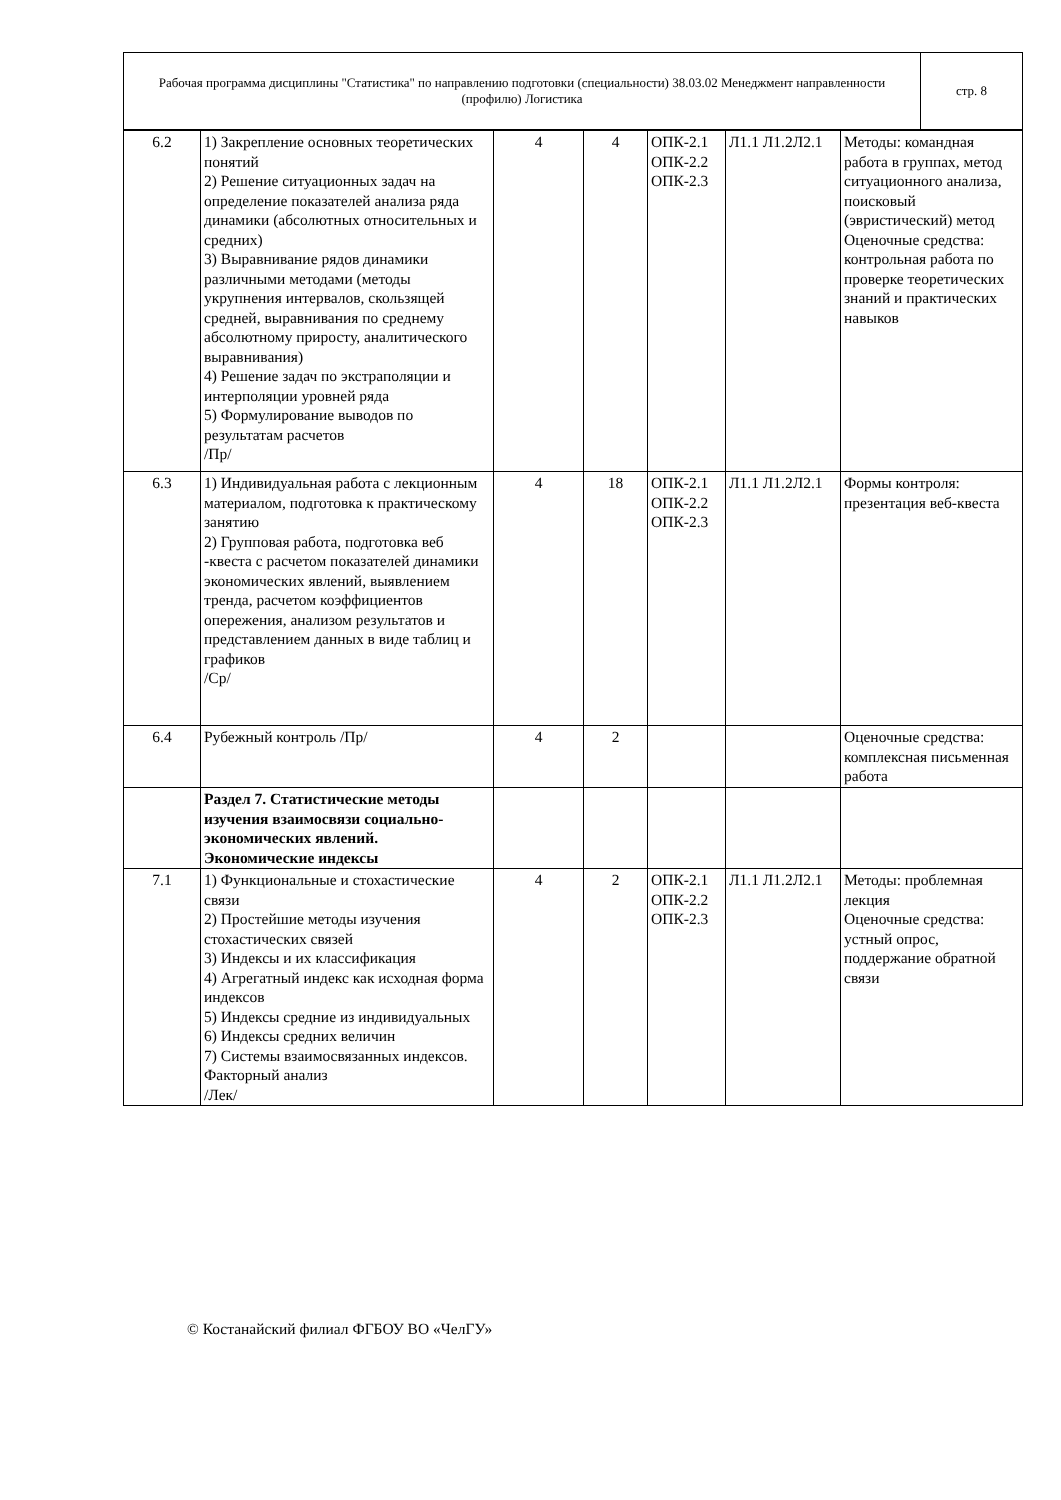| Рабочая программа дисциплины "Статистика" по направлению подготовки (специальности) 38.03.02 Менеджмент направленности (профилю) Логистика | стр. 8 |
| 6.2 | 1) Закрепление основных теоретических понятий 2) Решение ситуационных задач на определение показателей анализа ряда динамики (абсолютных относительных и средних) 3) Выравнивание рядов динамики различными методами (методы укрупнения интервалов, скользящей средней, выравнивания по среднему абсолютному приросту, аналитического выравнивания) 4) Решение задач по экстраполяции и интерполяции уровней ряда 5) Формулирование выводов по результатам расчетов /Пр/ | 4 | 4 | ОПК-2.1 ОПК-2.2 ОПК-2.3 | Л1.1 Л1.2Л2.1 | Методы: командная работа в группах, метод ситуационного анализа, поисковый (эвристический) метод Оценочные средства: контрольная работа по проверке теоретических знаний и практических навыков |
| 6.3 | 1) Индивидуальная работа с лекционным материалом, подготовка к практическому занятию 2) Групповая работа, подготовка веб -квеста с расчетом показателей динамики экономических явлений, выявлением тренда, расчетом коэффициентов опережения, анализом результатов и представлением данных в виде таблиц и графиков /Ср/ | 4 | 18 | ОПК-2.1 ОПК-2.2 ОПК-2.3 | Л1.1 Л1.2Л2.1 | Формы контроля: презентация веб-квеста |
| 6.4 | Рубежный контроль /Пр/ | 4 | 2 | | | Оценочные средства: комплексная письменная работа |
| | Раздел 7. Статистические методы изучения взаимосвязи социально-экономических явлений. Экономические индексы | | | | | |
| 7.1 | 1) Функциональные и стохастические связи 2) Простейшие методы изучения стохастических связей 3) Индексы и их классификация 4) Агрегатный индекс как исходная форма индексов 5) Индексы средние из индивидуальных 6) Индексы средних величин 7) Системы взаимосвязанных индексов. Факторный анализ /Лек/ | 4 | 2 | ОПК-2.1 ОПК-2.2 ОПК-2.3 | Л1.1 Л1.2Л2.1 | Методы: проблемная лекция Оценочные средства: устный опрос, поддержание обратной связи |
© Костанайский филиал ФГБОУ ВО «ЧелГУ»